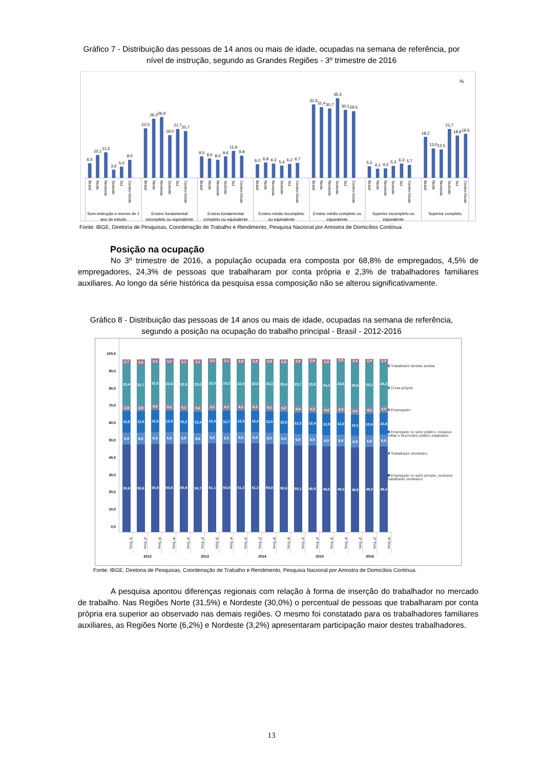Gráfico 7 - Distribuição das pessoas de 14 anos ou mais de idade, ocupadas na semana de referência, por
nível de instrução, segundo as Grandes Regiões - 3º trimestre de 2016
%
6,5
10,1
11,3
3,6
5,0
8,0
22,0
26,2
26,9
19,0
21,7
20,7
9,5
8,6
8,0
9,6
11,9
9,8
6,0
6,8
6,3
5,4
6,2
6,7
32,6
31,4
30,7
35,3
30,1
29,5
5,2
4,1
4,3
5,3
6,3
5,7
18,2
13,0
12,5
21,7
18,8
19,5
Brasil
Norte
Nordeste
Sudeste
Sul
Centro-Oeste
Brasil
Norte
Nordeste
Sudeste
Sul
Centro-Oeste
Brasil
Norte
Nordeste
Sudeste
Sul
Centro-Oeste
Brasil
Norte
Nordeste
Sudeste
Sul
Centro-Oeste
Brasil
Norte
Nordeste
Sudeste
Sul
Centro-Oeste
Brasil
Norte
Nordeste
Sudeste
Sul
Centro-Oeste
Brasil
Norte
Nordeste
Sudeste
Sul
Centro-Oeste
Sem instrução e menos de 1
ano de estudo
Ensino fundamental
incompleto ou equivalente
Ensino fundamental
completo ou equivalente
Ensino médio incompleto
ou equivalente
Ensino médio completo ou
equivalente
Superior incompleto ou
equivalente
Superior completo
Fonte: IBGE, Diretoria de Pesquisas, Coordenação de Trabalho e Rendimento, Pesquisa Nacional por Amostra de Domicílios Contínua.
Posição na ocupação
No 3º trimestre de 2016, a população ocupada era composta por 68,8% de empregados, 4,5% de empregadores, 24,3% de pessoas que trabalharam por conta própria e 2,3% de trabalhadores familiares auxiliares. Ao longo da série histórica da pesquisa essa composição não se alterou significativamente.
Gráfico 8 - Distribuição das pessoas de 14 anos ou mais de idade, ocupadas na semana de referência,
segundo a posição na ocupação do trabalho principal - Brasil - 2012-2016
100,0
90,0
80,0
70,0
60,0
50,0
40,0
30,0
20,0
10,0
0,0
2,7
23,4
3,9
12,5
6,9
50,6
3,3
22,7
3,9
12,5
6,9
50,6
3,2
22,5
4,0
12,6
6,8
50,9
3,2
22,8
4,1
12,3
6,8
50,8
3,1
22,9
4,1
12,2
6,8
50,9
3,1
23,0
4,1
12,4
6,6
50,7
3,0
23,0
4,1
12,4
6,5
51,1
3,1
23,2
4,1
12,7
6,5
50,9
2,9
22,9
4,1
12,3
6,5
51,3
2,9
22,9
4,1
12,4
6,5
51,3
2,8
23,3
4,1
12,5
6,5
50,8
2,8
23,4
4,2
12,5
6,4
50,6
2,9
23,7
4,4
12,3
6,5
50,1
2,9
23,9
4,3
12,4
6,5
49,9
2,9
24,1
4,4
12,5
6,5
49,5
2,5
24,8
4,3
12,3
6,8
49,3
2,4
25,6
4,1
12,1
6,9
48,9
2,4
25,2
4,1
12,4
6,9
49,0
2,3
24,3
4,5
12,6
6,8
49,4
Trabalhador familiar auxiliar
Conta própria
Empregador
Empregado no setor público, inclusive militar e funcionário público estatutário
Trabalhador doméstico
Empregado no setor privado, exclusive trabalhador doméstico
1º Trim.
2º Trim.
3º Trim.
4º Trim.
1º Trim.
2º Trim.
3º Trim.
4º Trim.
1º Trim.
2º Trim.
3º Trim.
4º Trim.
1º Trim.
2º Trim.
3º Trim.
4º Trim.
1º Trim.
2º Trim.
3º Trim.
2012 2013 2014 2015 2016
Fonte: IBGE, Diretoria de Pesquisas, Coordenação de Trabalho e Rendimento, Pesquisa Nacional por Amostra de Domicílios Contínua.
A pesquisa apontou diferenças regionais com relação à forma de inserção do trabalhador no mercado de trabalho. Nas Regiões Norte (31,5%) e Nordeste (30,0%) o percentual de pessoas que trabalharam por conta própria era superior ao observado nas demais regiões. O mesmo foi constatado para os trabalhadores familiares auxiliares, as Regiões Norte (6,2%) e Nordeste (3,2%) apresentaram participação maior destes trabalhadores.
13